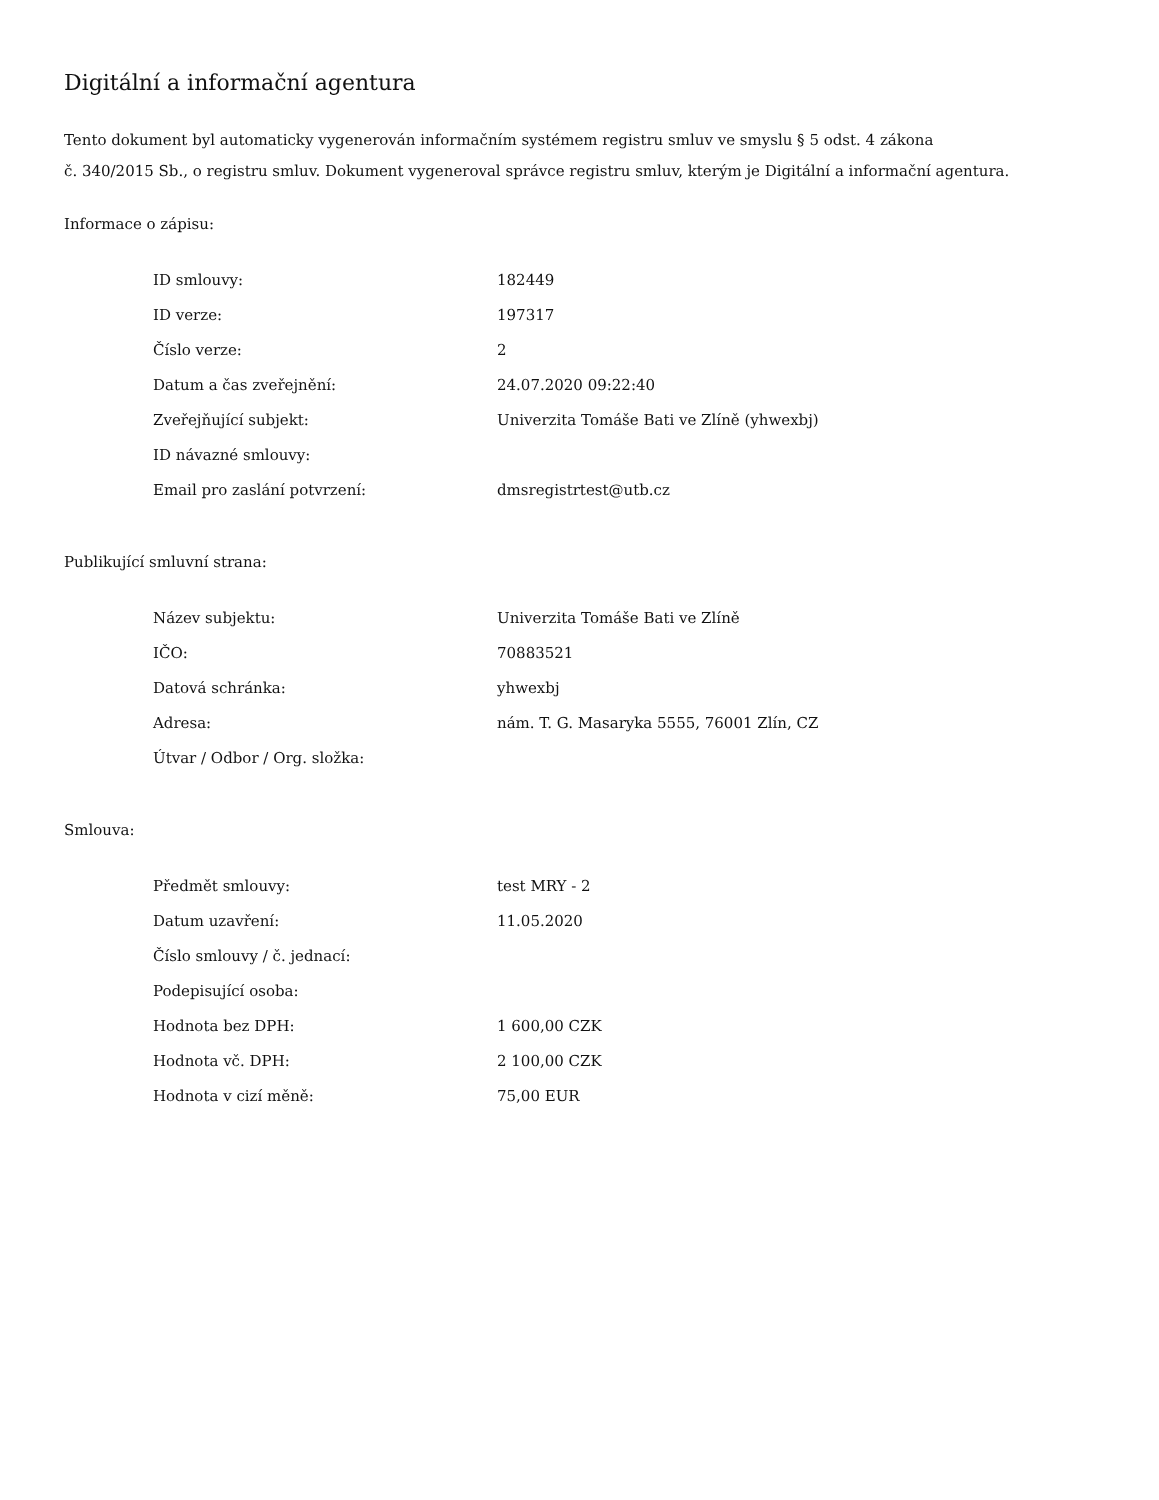Digitální a informační agentura
Tento dokument byl automaticky vygenerován informačním systémem registru smluv ve smyslu § 5 odst. 4 zákona
č. 340/2015 Sb., o registru smluv. Dokument vygeneroval správce registru smluv, kterým je Digitální a informační agentura.
Informace o zápisu:
| ID smlouvy: | 182449 |
| ID verze: | 197317 |
| Číslo verze: | 2 |
| Datum a čas zveřejnění: | 24.07.2020 09:22:40 |
| Zveřejňující subjekt: | Univerzita Tomáše Bati ve Zlíně (yhwexbj) |
| ID návazné smlouvy: | |
| Email pro zaslání potvrzení: | dmsregistrtest@utb.cz |
Publikující smluvní strana:
| Název subjektu: | Univerzita Tomáše Bati ve Zlíně |
| IČO: | 70883521 |
| Datová schránka: | yhwexbj |
| Adresa: | nám. T. G. Masaryka 5555, 76001 Zlín, CZ |
| Útvar / Odbor / Org. složka: | |
Smlouva:
| Předmět smlouvy: | test MRY - 2 |
| Datum uzavření: | 11.05.2020 |
| Číslo smlouvy / č. jednací: | |
| Podepisující osoba: | |
| Hodnota bez DPH: | 1 600,00 CZK |
| Hodnota vč. DPH: | 2 100,00 CZK |
| Hodnota v cizí měně: | 75,00 EUR |